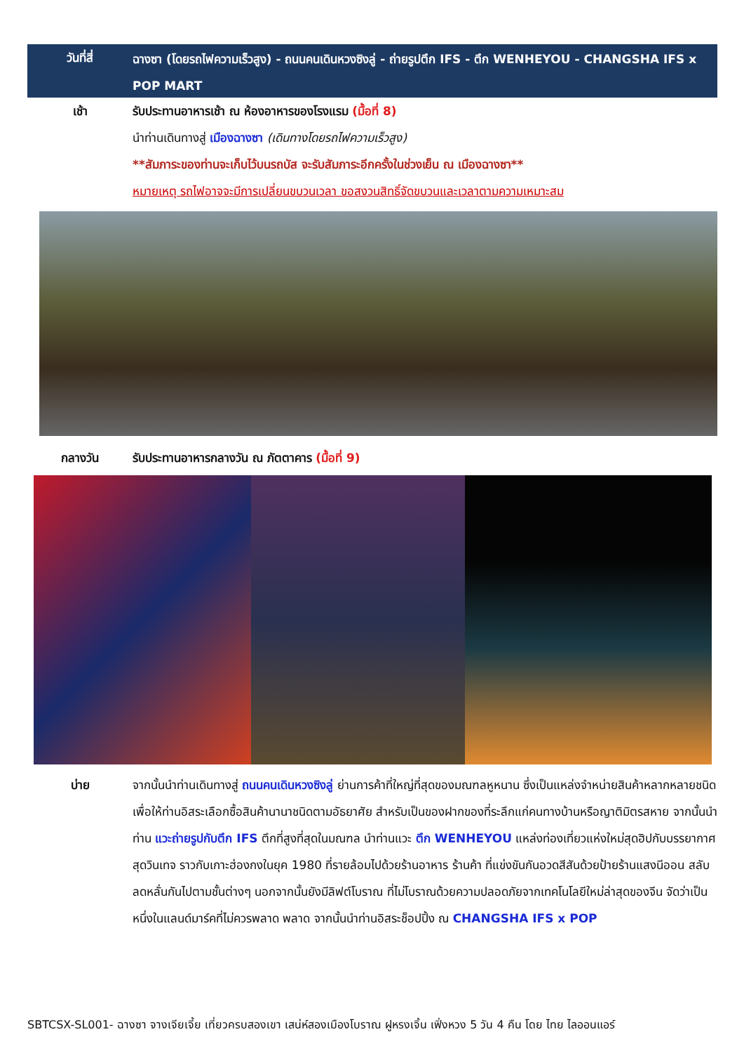วันที่สี่ ฉางซา (โดยรถไฟความเร็วสูง) - ถนนคนเดินหวงซิงลู่ - ถ่ายรูปตึก IFS - ตึก WENHEYOU - CHANGSHA IFS x POP MART
เช้า รับประทานอาหารเช้า ณ ห้องอาหารของโรงแรม (มื้อที่ 8)
นำท่านเดินทางสู่ เมืองฉางซา (เดินทางโดยรถไฟความเร็วสูง)
**สัมภาระของท่านจะเก็บไว้บนรถบัส จะรับสัมภาระอีกครั้งในช่วงเย็น ณ เมืองฉางซา**
หมายเหตุ รถไฟอาจจะมีการเปลี่ยนขบวนเวลา ขอสงวนสิทธิ์จัดขบวนและเวลาตามความเหมาะสม
กลางวัน รับประทานอาหารกลางวัน ณ ภัตตาคาร (มื้อที่ 9)
บ่าย จากนั้นนำท่านเดินทางสู่ ถนนคนเดินหวงซิงลู่ ย่านการค้าที่ใหญ่ที่สุดของมณฑลหูหนาน ซึ่งเป็นแหล่งจำหน่ายสินค้าหลากหลายชนิด เพื่อให้ท่านอิสระเลือกซื้อสินค้านานาชนิดตามอัธยาศัย สำหรับเป็นของฝากของที่ระลึกแก่คนทางบ้านหรือญาติมิตรสหาย จากนั้นนำท่าน แวะถ่ายรูปกับตึก IFS ตึกที่สูงที่สุดในมณฑล นำท่านแวะ ตึก WENHEYOU แหล่งท่องเที่ยวแห่งใหม่สุดฮิปกับบรรยากาศสุดวินเทจ ราวกับเกาะฮ่องกงในยุค 1980 ที่รายล้อมไปด้วยร้านอาหาร ร้านค้า ที่แข่งขันกันอวดสีสันด้วยป้ายร้านแสงนีออน สลับลดหลั่นกันไปตามชั้นต่างๆ นอกจากนั้นยังมีลิฟต์โบราณ ที่ไม่โบราณด้วยความปลอดภัยจากเทคโนโลยีใหม่ล่าสุดของจีน จัดว่าเป็นหนึ่งในแลนด์มาร์คที่ไม่ควรพลาด พลาด จากนั้นนำท่านอิสระช็อปปิ้ง ณ CHANGSHA IFS x POP
SBTCSX-SL001- ฉางซา จางเจียเจี้ย เที่ยวครบสองเขา เสน่ห์สองเมืองโบราณ ฝูหรงเจิ้น เฟิ่งหวง 5 วัน 4 คืน โดย ไทย ไลออนแอร์